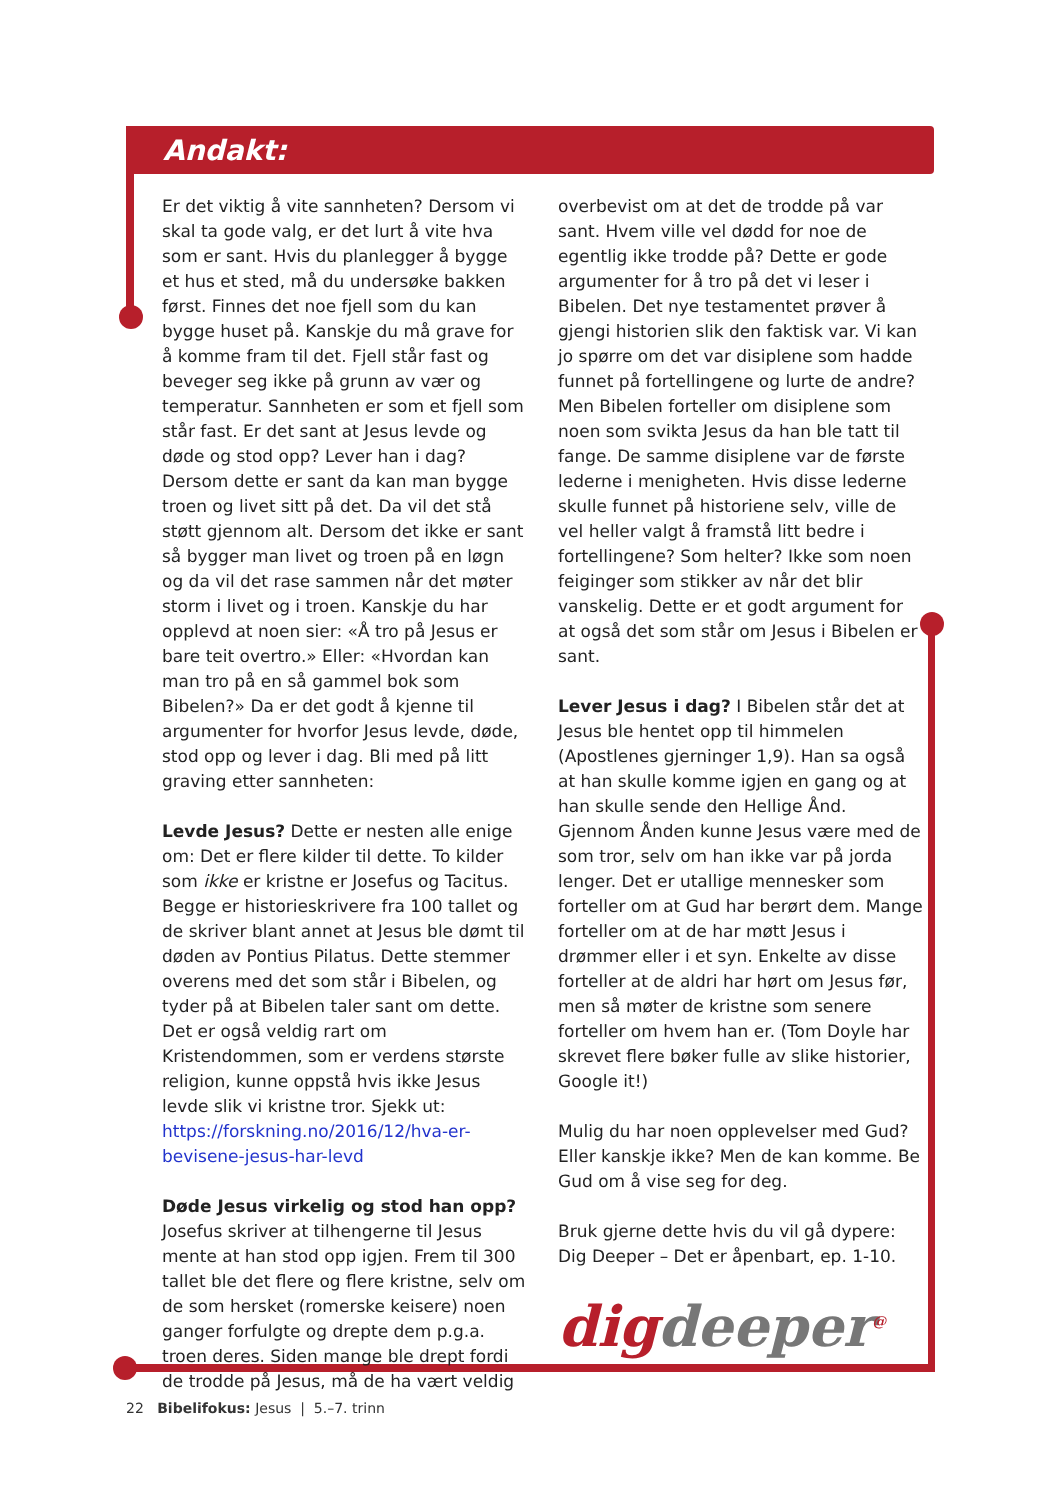Andakt:
Er det viktig å vite sannheten? Dersom vi skal ta gode valg, er det lurt å vite hva som er sant. Hvis du planlegger å bygge et hus et sted, må du undersøke bakken først. Finnes det noe fjell som du kan bygge huset på. Kanskje du må grave for å komme fram til det. Fjell står fast og beveger seg ikke på grunn av vær og temperatur. Sannheten er som et fjell som står fast. Er det sant at Jesus levde og døde og stod opp? Lever han i dag? Dersom dette er sant da kan man bygge troen og livet sitt på det. Da vil det stå støtt gjennom alt. Dersom det ikke er sant så bygger man livet og troen på en løgn og da vil det rase sammen når det møter storm i livet og i troen. Kanskje du har opplevd at noen sier: «Å tro på Jesus er bare teit overtro.» Eller: «Hvordan kan man tro på en så gammel bok som Bibelen?» Da er det godt å kjenne til argumenter for hvorfor Jesus levde, døde, stod opp og lever i dag. Bli med på litt graving etter sannheten:
Levde Jesus? Dette er nesten alle enige om: Det er flere kilder til dette. To kilder som ikke er kristne er Josefus og Tacitus. Begge er historieskrivere fra 100 tallet og de skriver blant annet at Jesus ble dømt til døden av Pontius Pilatus. Dette stemmer overens med det som står i Bibelen, og tyder på at Bibelen taler sant om dette. Det er også veldig rart om Kristendommen, som er verdens største religion, kunne oppstå hvis ikke Jesus levde slik vi kristne tror. Sjekk ut: https://forskning.no/2016/12/hva-er-bevisene-jesus-har-levd
Døde Jesus virkelig og stod han opp? Josefus skriver at tilhengerne til Jesus mente at han stod opp igjen. Frem til 300 tallet ble det flere og flere kristne, selv om de som hersket (romerske keisere) noen ganger forfulgte og drepte dem p.g.a. troen deres. Siden mange ble drept fordi de trodde på Jesus, må de ha vært veldig
overbevist om at det de trodde på var sant. Hvem ville vel dødd for noe de egentlig ikke trodde på? Dette er gode argumenter for å tro på det vi leser i Bibelen. Det nye testamentet prøver å gjengi historien slik den faktisk var. Vi kan jo spørre om det var disiplene som hadde funnet på fortellingene og lurte de andre? Men Bibelen forteller om disiplene som noen som svikta Jesus da han ble tatt til fange. De samme disiplene var de første lederne i menigheten. Hvis disse lederne skulle funnet på historiene selv, ville de vel heller valgt å framstå litt bedre i fortellingene? Som helter? Ikke som noen feiginger som stikker av når det blir vanskelig. Dette er et godt argument for at også det som står om Jesus i Bibelen er sant.
Lever Jesus i dag? I Bibelen står det at Jesus ble hentet opp til himmelen (Apostlenes gjerninger 1,9). Han sa også at han skulle komme igjen en gang og at han skulle sende den Hellige Ånd. Gjennom Ånden kunne Jesus være med de som tror, selv om han ikke var på jorda lenger. Det er utallige mennesker som forteller om at Gud har berørt dem. Mange forteller om at de har møtt Jesus i drømmer eller i et syn. Enkelte av disse forteller at de aldri har hørt om Jesus før, men så møter de kristne som senere forteller om hvem han er. (Tom Doyle har skrevet flere bøker fulle av slike historier, Google it!)
Mulig du har noen opplevelser med Gud? Eller kanskje ikke? Men de kan komme. Be Gud om å vise seg for deg.
Bruk gjerne dette hvis du vil gå dypere: Dig Deeper – Det er åpenbart, ep. 1-10.
digdeeper<sup>@</sup>
22 Bibelifokus: Jesus | 5.–7. trinn